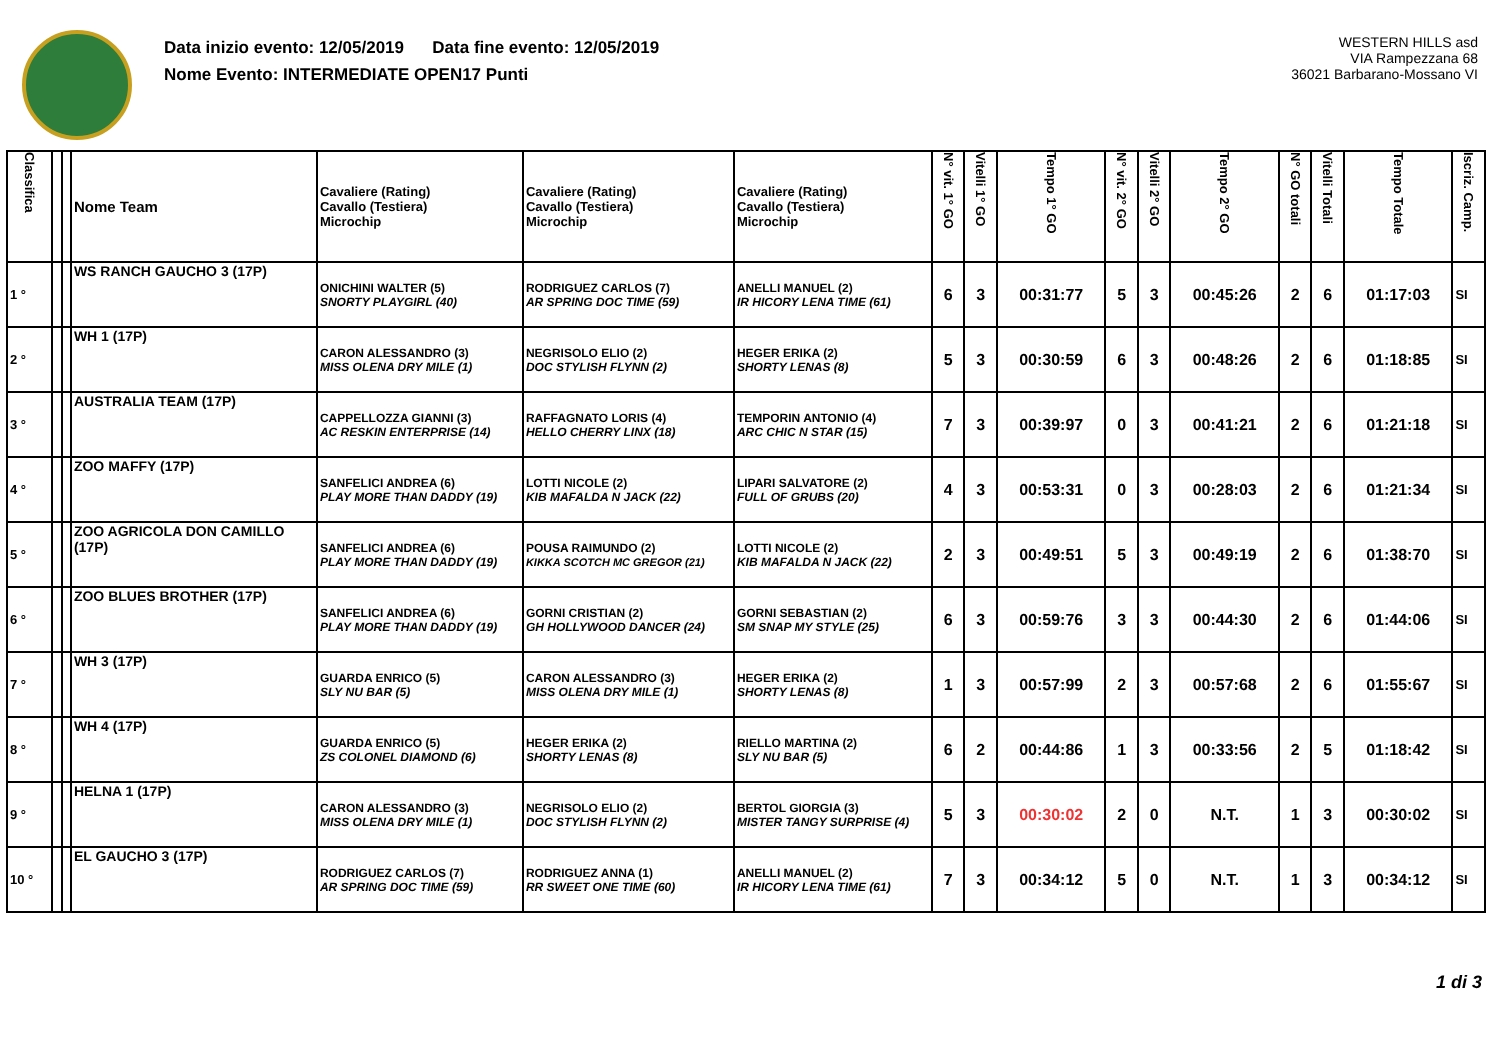Data inizio evento: 12/05/2019 Data fine evento: 12/05/2019
Nome Evento: INTERMEDIATE OPEN17 Punti
WESTERN HILLS asd
VIA Rampezzana 68
36021 Barbarano-Mossano VI
| Classifica | | | Nome Team | Cavaliere (Rating) Cavallo (Testiera) Microchip | Cavaliere (Rating) Cavallo (Testiera) Microchip | Cavaliere (Rating) Cavallo (Testiera) Microchip | N° vit. 1° GO | Vitelli 1° GO | Tempo 1° GO | N° vit. 2° GO | Vitelli 2° GO | Tempo 2° GO | N° GO totali | Vitelli Totali | Tempo Totale | Iscriz. Camp. |
| --- | --- | --- | --- | --- | --- | --- | --- | --- | --- | --- | --- | --- | --- | --- | --- | --- |
| 1 ° | | | WS RANCH GAUCHO 3 (17P) | ONICHINI WALTER (5) SNORTY PLAYGIRL (40) | RODRIGUEZ CARLOS (7) AR SPRING DOC TIME (59) | ANELLI MANUEL (2) IR HICORY LENA TIME (61) | 6 | 3 | 00:31:77 | 5 | 3 | 00:45:26 | 2 | 6 | 01:17:03 | SI |
| 2 ° | | | WH 1 (17P) | CARON ALESSANDRO (3) MISS OLENA DRY MILE (1) | NEGRISOLO ELIO (2) DOC STYLISH FLYNN (2) | HEGER ERIKA (2) SHORTY LENAS (8) | 5 | 3 | 00:30:59 | 6 | 3 | 00:48:26 | 2 | 6 | 01:18:85 | SI |
| 3 ° | | | AUSTRALIA TEAM (17P) | CAPPELLOZZA GIANNI (3) AC RESKIN ENTERPRISE (14) | RAFFAGNATO LORIS (4) HELLO CHERRY LINX (18) | TEMPORIN ANTONIO (4) ARC CHIC N STAR (15) | 7 | 3 | 00:39:97 | 0 | 3 | 00:41:21 | 2 | 6 | 01:21:18 | SI |
| 4 ° | | | ZOO MAFFY (17P) | SANFELICI ANDREA (6) PLAY MORE THAN DADDY (19) | LOTTI NICOLE (2) KIB MAFALDA N JACK (22) | LIPARI SALVATORE (2) FULL OF GRUBS (20) | 4 | 3 | 00:53:31 | 0 | 3 | 00:28:03 | 2 | 6 | 01:21:34 | SI |
| 5 ° | | | ZOO AGRICOLA DON CAMILLO (17P) | SANFELICI ANDREA (6) PLAY MORE THAN DADDY (19) | POUSA RAIMUNDO (2) KIKKA SCOTCH MC GREGOR (21) | LOTTI NICOLE (2) KIB MAFALDA N JACK (22) | 2 | 3 | 00:49:51 | 5 | 3 | 00:49:19 | 2 | 6 | 01:38:70 | SI |
| 6 ° | | | ZOO BLUES BROTHER (17P) | SANFELICI ANDREA (6) PLAY MORE THAN DADDY (19) | GORNI CRISTIAN (2) GH HOLLYWOOD DANCER (24) | GORNI SEBASTIAN (2) SM SNAP MY STYLE (25) | 6 | 3 | 00:59:76 | 3 | 3 | 00:44:30 | 2 | 6 | 01:44:06 | SI |
| 7 ° | | | WH 3 (17P) | GUARDA ENRICO (5) SLY NU BAR (5) | CARON ALESSANDRO (3) MISS OLENA DRY MILE (1) | HEGER ERIKA (2) SHORTY LENAS (8) | 1 | 3 | 00:57:99 | 2 | 3 | 00:57:68 | 2 | 6 | 01:55:67 | SI |
| 8 ° | | | WH 4 (17P) | GUARDA ENRICO (5) ZS COLONEL DIAMOND (6) | HEGER ERIKA (2) SHORTY LENAS (8) | RIELLO MARTINA (2) SLY NU BAR (5) | 6 | 2 | 00:44:86 | 1 | 3 | 00:33:56 | 2 | 5 | 01:18:42 | SI |
| 9 ° | | | HELNA 1 (17P) | CARON ALESSANDRO (3) MISS OLENA DRY MILE (1) | NEGRISOLO ELIO (2) DOC STYLISH FLYNN (2) | BERTOL GIORGIA (3) MISTER TANGY SURPRISE (4) | 5 | 3 | 00:30:02 | 2 | 0 | N.T. | 1 | 3 | 00:30:02 | SI |
| 10 ° | | | EL GAUCHO 3 (17P) | RODRIGUEZ CARLOS (7) AR SPRING DOC TIME (59) | RODRIGUEZ ANNA (1) RR SWEET ONE TIME (60) | ANELLI MANUEL (2) IR HICORY LENA TIME (61) | 7 | 3 | 00:34:12 | 5 | 0 | N.T. | 1 | 3 | 00:34:12 | SI |
1 di 3